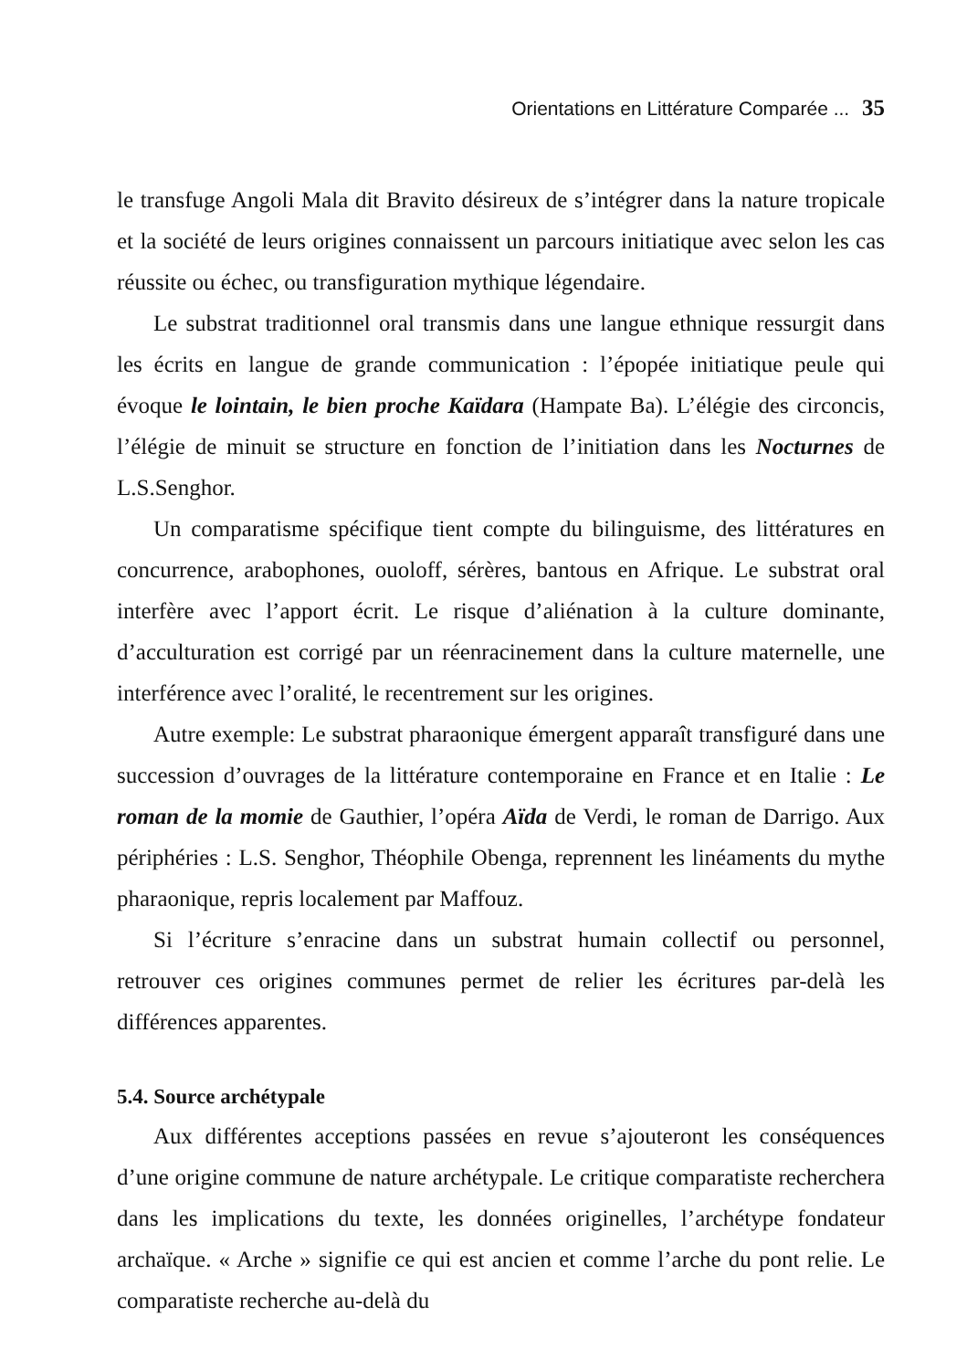Orientations en Littérature Comparée ... 35
le transfuge Angoli Mala dit Bravito désireux de s’intégrer dans la nature tropicale et la société de leurs origines connaissent un parcours initiatique avec selon les cas réussite ou échec, ou transfiguration mythique légendaire.
Le substrat traditionnel oral transmis dans une langue ethnique ressurgit dans les écrits en langue de grande communication : l’épopée initiatique peule qui évoque le lointain, le bien proche Kaïdara (Hampate Ba). L’élégie des circoncis, l’élégie de minuit se structure en fonction de l’initiation dans les Nocturnes de L.S.Senghor.
Un comparatisme spécifique tient compte du bilinguisme, des littératures en concurrence, arabophones, ouoloff, sérères, bantous en Afrique. Le substrat oral interfère avec l’apport écrit. Le risque d’aliénation à la culture dominante, d’acculturation est corrigé par un réenracinement dans la culture maternelle, une interférence avec l’oralité, le recentrement sur les origines.
Autre exemple: Le substrat pharaonique émergent apparaît transfiguré dans une succession d’ouvrages de la littérature contemporaine en France et en Italie : Le roman de la momie de Gauthier, l’opéra Aïda de Verdi, le roman de Darrigo. Aux périphéries : L.S. Senghor, Théophile Obenga, reprennent les linéaments du mythe pharaonique, repris localement par Maffouz.
Si l’écriture s’enracine dans un substrat humain collectif ou personnel, retrouver ces origines communes permet de relier les écritures par-delà les différences apparentes.
5.4. Source archétypale
Aux différentes acceptions passées en revue s’ajouteront les conséquences d’une origine commune de nature archétypale. Le critique comparatiste recherchera dans les implications du texte, les données originelles, l’archétype fondateur archaïque. « Arche » signifie ce qui est ancien et comme l’arche du pont relie. Le comparatiste recherche au-delà du